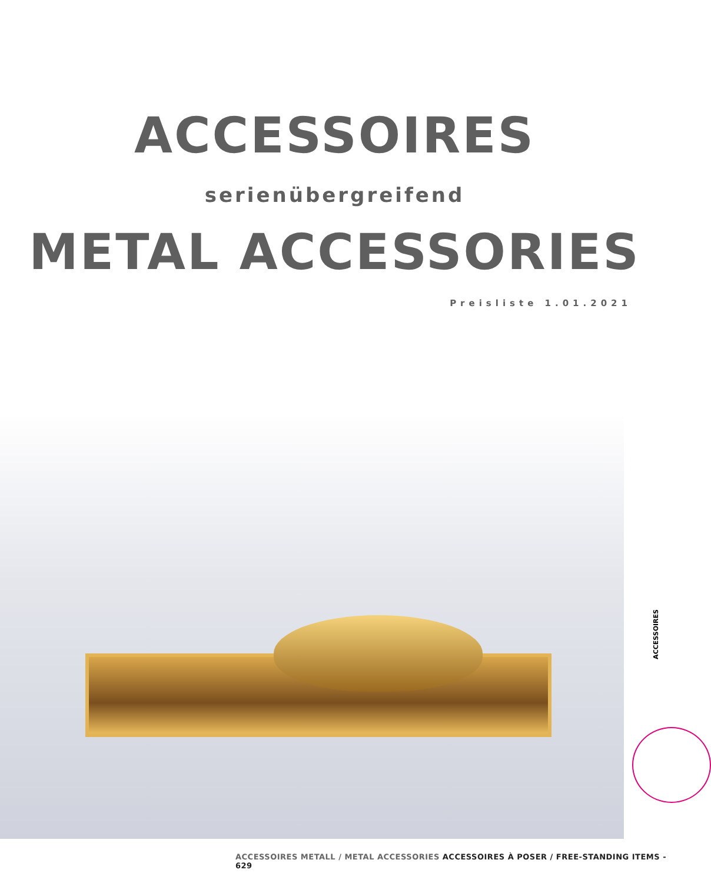ACCESSOIRES serienübergreifend
METAL ACCESSORIES
Preisliste 1.01.2021
ACCESSOIRES
ACCESSOIRES METALL / METAL ACCESSORIES ACCESSOIRES À POSER / FREE-STANDING ITEMS - 629